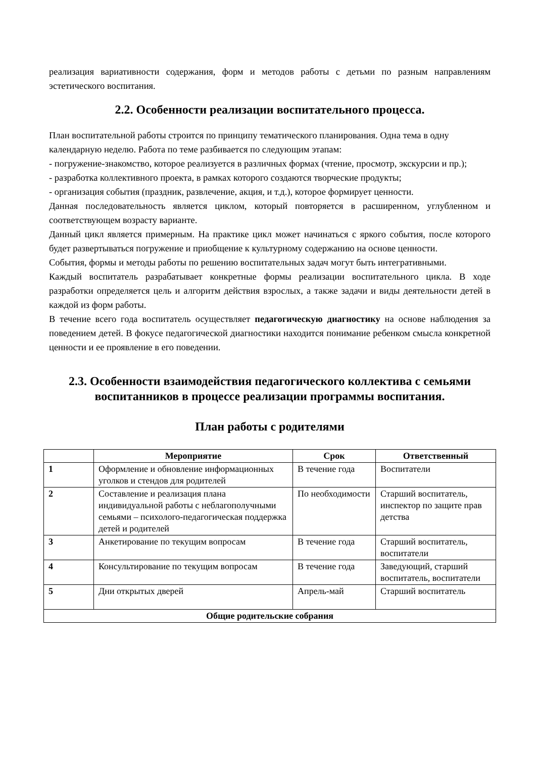реализация вариативности содержания, форм и методов работы с детьми по разным направлениям эстетического воспитания.
2.2. Особенности реализации воспитательного процесса.
План воспитательной работы строится по принципу тематического планирования. Одна тема в одну календарную неделю. Работа по теме разбивается по следующим этапам:
- погружение-знакомство, которое реализуется в различных формах (чтение, просмотр, экскурсии и пр.);
- разработка коллективного проекта, в рамках которого создаются творческие продукты;
- организация события (праздник, развлечение, акция, и т.д.), которое формирует ценности.
Данная последовательность является циклом, который повторяется в расширенном, углубленном и соответствующем возрасту варианте.
Данный цикл является примерным. На практике цикл может начинаться с яркого события, после которого будет развертываться погружение и приобщение к культурному содержанию на основе ценности.
События, формы и методы работы по решению воспитательных задач могут быть интегративными.
Каждый воспитатель разрабатывает конкретные формы реализации воспитательного цикла. В ходе разработки определяется цель и алгоритм действия взрослых, а также задачи и виды деятельности детей в каждой из форм работы.
В течение всего года воспитатель осуществляет педагогическую диагностику на основе наблюдения за поведением детей. В фокусе педагогической диагностики находится понимание ребенком смысла конкретной ценности и ее проявление в его поведении.
2.3. Особенности взаимодействия педагогического коллектива с семьями воспитанников в процессе реализации программы воспитания.
План работы с родителями
| | Мероприятие | Срок | Ответственный |
| --- | --- | --- | --- |
| 1 | Оформление и обновление информационных уголков и стендов для родителей | В течение года | Воспитатели |
| 2 | Составление и реализация плана индивидуальной работы с неблагополучными семьями – психолого-педагогическая поддержка детей и родителей | По необходимости | Старший воспитатель, инспектор по защите прав детства |
| 3 | Анкетирование по текущим вопросам | В течение года | Старший воспитатель, воспитатели |
| 4 | Консультирование по текущим вопросам | В течение года | Заведующий, старший воспитатель, воспитатели |
| 5 | Дни открытых дверей | Апрель-май | Старший воспитатель |
| Общие родительские собрания | | | |